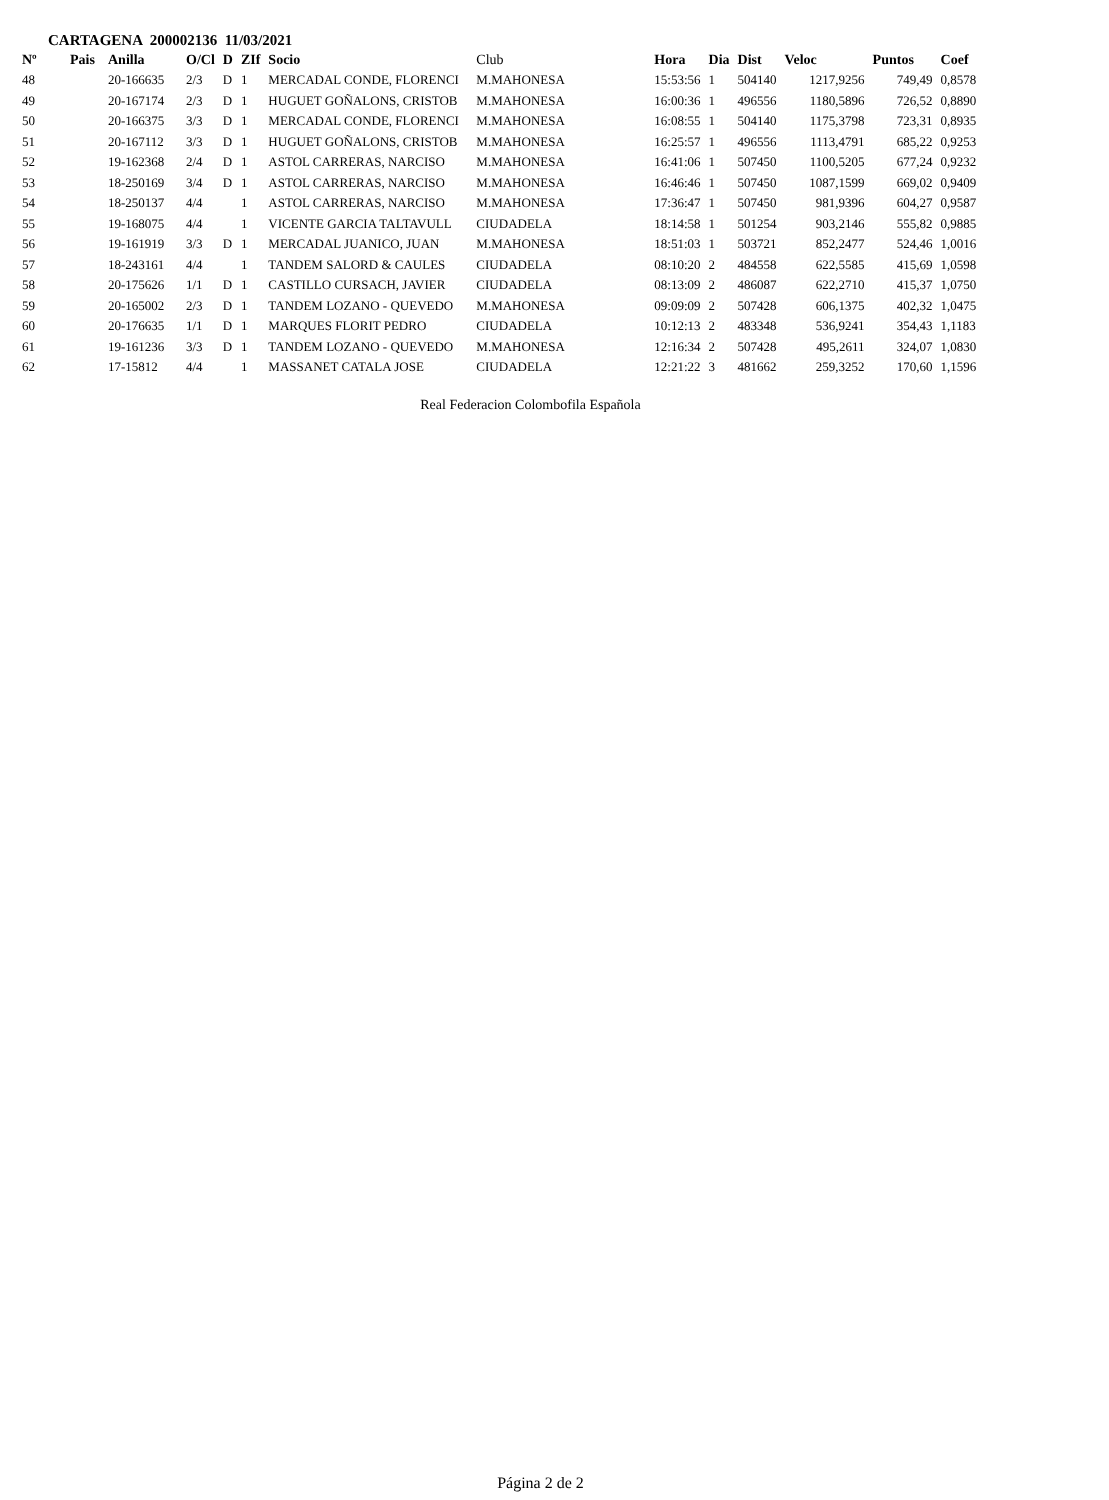CARTAGENA 200002136 11/03/2021
| Nº | Pais | Anilla | O/Cl | D | ZIf | Socio | Club | Hora | Dia | Dist | Veloc | Puntos | Coef |
| --- | --- | --- | --- | --- | --- | --- | --- | --- | --- | --- | --- | --- | --- |
| 48 | | 20-166635 | 2/3 | D | 1 | MERCADAL CONDE, FLORENCI | M.MAHONESA | 15:53:56 | 1 | 504140 | 1217,9256 | 749,49 | 0,8578 |
| 49 | | 20-167174 | 2/3 | D | 1 | HUGUET GOÑALONS, CRISTOB | M.MAHONESA | 16:00:36 | 1 | 496556 | 1180,5896 | 726,52 | 0,8890 |
| 50 | | 20-166375 | 3/3 | D | 1 | MERCADAL CONDE, FLORENCI | M.MAHONESA | 16:08:55 | 1 | 504140 | 1175,3798 | 723,31 | 0,8935 |
| 51 | | 20-167112 | 3/3 | D | 1 | HUGUET GOÑALONS, CRISTOB | M.MAHONESA | 16:25:57 | 1 | 496556 | 1113,4791 | 685,22 | 0,9253 |
| 52 | | 19-162368 | 2/4 | D | 1 | ASTOL CARRERAS, NARCISO | M.MAHONESA | 16:41:06 | 1 | 507450 | 1100,5205 | 677,24 | 0,9232 |
| 53 | | 18-250169 | 3/4 | D | 1 | ASTOL CARRERAS, NARCISO | M.MAHONESA | 16:46:46 | 1 | 507450 | 1087,1599 | 669,02 | 0,9409 |
| 54 | | 18-250137 | 4/4 | | 1 | ASTOL CARRERAS, NARCISO | M.MAHONESA | 17:36:47 | 1 | 507450 | 981,9396 | 604,27 | 0,9587 |
| 55 | | 19-168075 | 4/4 | | 1 | VICENTE GARCIA TALTAVULL | CIUDADELA | 18:14:58 | 1 | 501254 | 903,2146 | 555,82 | 0,9885 |
| 56 | | 19-161919 | 3/3 | D | 1 | MERCADAL JUANICO, JUAN | M.MAHONESA | 18:51:03 | 1 | 503721 | 852,2477 | 524,46 | 1,0016 |
| 57 | | 18-243161 | 4/4 | | 1 | TANDEM SALORD & CAULES | CIUDADELA | 08:10:20 | 2 | 484558 | 622,5585 | 415,69 | 1,0598 |
| 58 | | 20-175626 | 1/1 | D | 1 | CASTILLO CURSACH, JAVIER | CIUDADELA | 08:13:09 | 2 | 486087 | 622,2710 | 415,37 | 1,0750 |
| 59 | | 20-165002 | 2/3 | D | 1 | TANDEM LOZANO - QUEVEDO | M.MAHONESA | 09:09:09 | 2 | 507428 | 606,1375 | 402,32 | 1,0475 |
| 60 | | 20-176635 | 1/1 | D | 1 | MARQUES FLORIT PEDRO | CIUDADELA | 10:12:13 | 2 | 483348 | 536,9241 | 354,43 | 1,1183 |
| 61 | | 19-161236 | 3/3 | D | 1 | TANDEM LOZANO - QUEVEDO | M.MAHONESA | 12:16:34 | 2 | 507428 | 495,2611 | 324,07 | 1,0830 |
| 62 | | 17-15812 | 4/4 | | 1 | MASSANET CATALA JOSE | CIUDADELA | 12:21:22 | 3 | 481662 | 259,3252 | 170,60 | 1,1596 |
Real Federacion Colombofila Española
Página 2 de 2